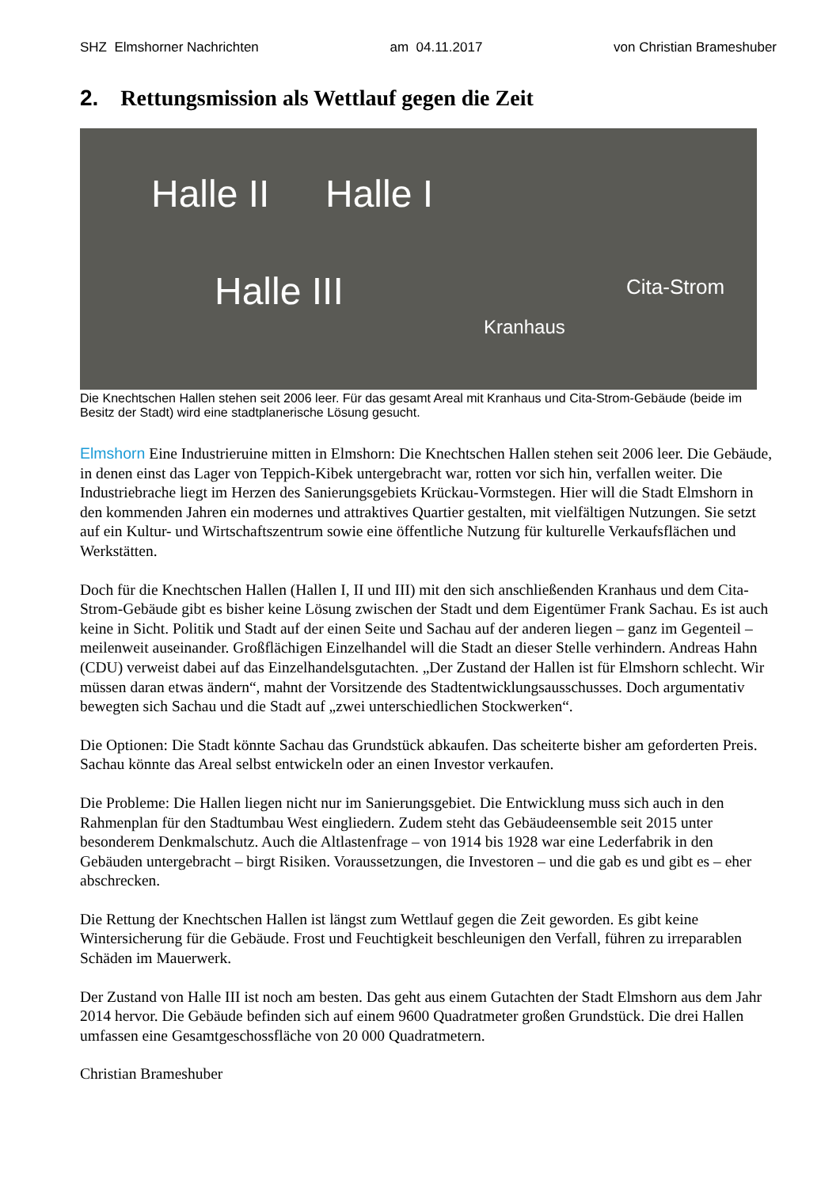SHZ Elmshorner Nachrichten am 04.11.2017 von Christian Brameshuber
2. Rettungsmission als Wettlauf gegen die Zeit
Halle II Halle I
Halle III Cita-Strom
Kranhaus
Die Knechtschen Hallen stehen seit 2006 leer. Für das gesamt Areal mit Kranhaus und Cita-Strom-Gebäude (beide im Besitz der Stadt) wird eine stadtplanerische Lösung gesucht.
Elmshorn Eine Industrieruine mitten in Elmshorn: Die Knechtschen Hallen stehen seit 2006 leer. Die Gebäude, in denen einst das Lager von Teppich-Kibek untergebracht war, rotten vor sich hin, verfallen weiter. Die Industriebrache liegt im Herzen des Sanierungsgebiets Krückau-Vormstegen. Hier will die Stadt Elmshorn in den kommenden Jahren ein modernes und attraktives Quartier gestalten, mit vielfältigen Nutzungen. Sie setzt auf ein Kultur- und Wirtschaftszentrum sowie eine öffentliche Nutzung für kulturelle Verkaufsflächen und Werkstätten.
Doch für die Knechtschen Hallen (Hallen I, II und III) mit den sich anschließenden Kranhaus und dem Cita-Strom-Gebäude gibt es bisher keine Lösung zwischen der Stadt und dem Eigentümer Frank Sachau. Es ist auch keine in Sicht. Politik und Stadt auf der einen Seite und Sachau auf der anderen liegen – ganz im Gegenteil – meilenweit auseinander. Großflächigen Einzelhandel will die Stadt an dieser Stelle verhindern. Andreas Hahn (CDU) verweist dabei auf das Einzelhandelsgutachten. „Der Zustand der Hallen ist für Elmshorn schlecht. Wir müssen daran etwas ändern“, mahnt der Vorsitzende des Stadtentwicklungsausschusses. Doch argumentativ bewegten sich Sachau und die Stadt auf „zwei unterschiedlichen Stockwerken“.
Die Optionen: Die Stadt könnte Sachau das Grundstück abkaufen. Das scheiterte bisher am geforderten Preis. Sachau könnte das Areal selbst entwickeln oder an einen Investor verkaufen.
Die Probleme: Die Hallen liegen nicht nur im Sanierungsgebiet. Die Entwicklung muss sich auch in den Rahmenplan für den Stadtumbau West eingliedern. Zudem steht das Gebäudeensemble seit 2015 unter besonderem Denkmalschutz. Auch die Altlastenfrage – von 1914 bis 1928 war eine Lederfabrik in den Gebäuden untergebracht – birgt Risiken. Voraussetzungen, die Investoren – und die gab es und gibt es – eher abschrecken.
Die Rettung der Knechtschen Hallen ist längst zum Wettlauf gegen die Zeit geworden. Es gibt keine Wintersicherung für die Gebäude. Frost und Feuchtigkeit beschleunigen den Verfall, führen zu irreparablen Schäden im Mauerwerk.
Der Zustand von Halle III ist noch am besten. Das geht aus einem Gutachten der Stadt Elmshorn aus dem Jahr 2014 hervor. Die Gebäude befinden sich auf einem 9600 Quadratmeter großen Grundstück. Die drei Hallen umfassen eine Gesamtgeschossfläche von 20 000 Quadratmetern.
Christian Brameshuber